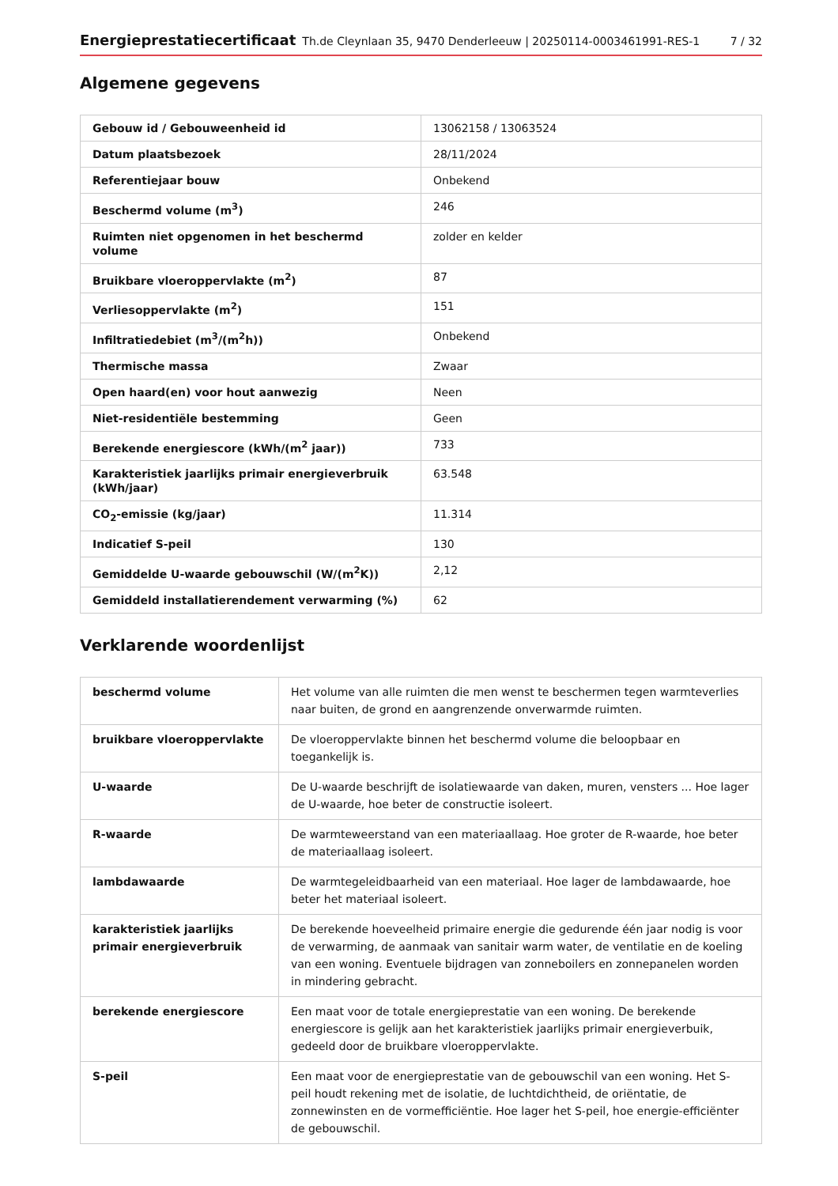Energieprestatiecertificaat Th.de Cleynlaan 35, 9470 Denderleeuw | 20250114-0003461991-RES-1 7 / 32
Algemene gegevens
| Gebouw id / Gebouweenheid id | 13062158 / 13063524 |
| Datum plaatsbezoek | 28/11/2024 |
| Referentiejaar bouw | Onbekend |
| Beschermd volume (m<sup>3</sup>) | 246 |
| Ruimten niet opgenomen in het beschermd volume | zolder en kelder |
| Bruikbare vloeroppervlakte (m<sup>2</sup>) | 87 |
| Verliesoppervlakte (m<sup>2</sup>) | 151 |
| Infiltratiedebiet (m<sup>3</sup>/(m<sup>2</sup>h)) | Onbekend |
| Thermische massa | Zwaar |
| Open haard(en) voor hout aanwezig | Neen |
| Niet-residentiële bestemming | Geen |
| Berekende energiescore (kWh/(m<sup>2</sup> jaar)) | 733 |
| Karakteristiek jaarlijks primair energieverbruik (kWh/jaar) | 63.548 |
| CO<sub>2</sub>-emissie (kg/jaar) | 11.314 |
| Indicatief S-peil | 130 |
| Gemiddelde U-waarde gebouwschil (W/(m<sup>2</sup>K)) | 2,12 |
| Gemiddeld installatierendement verwarming (%) | 62 |
Verklarende woordenlijst
| beschermd volume | Het volume van alle ruimten die men wenst te beschermen tegen warmteverlies naar buiten, de grond en aangrenzende onverwarmde ruimten. |
| bruikbare vloeroppervlakte | De vloeroppervlakte binnen het beschermd volume die beloopbaar en toegankelijk is. |
| U-waarde | De U-waarde beschrijft de isolatiewaarde van daken, muren, vensters ... Hoe lager de U-waarde, hoe beter de constructie isoleert. |
| R-waarde | De warmteweerstand van een materiaallaag. Hoe groter de R-waarde, hoe beter de materiaallaag isoleert. |
| lambdawaarde | De warmtegeleidbaarheid van een materiaal. Hoe lager de lambdawaarde, hoe beter het materiaal isoleert. |
| karakteristiek jaarlijks primair energieverbruik | De berekende hoeveelheid primaire energie die gedurende één jaar nodig is voor de verwarming, de aanmaak van sanitair warm water, de ventilatie en de koeling van een woning. Eventuele bijdragen van zonneboilers en zonnepanelen worden in mindering gebracht. |
| berekende energiescore | Een maat voor de totale energieprestatie van een woning. De berekende energiescore is gelijk aan het karakteristiek jaarlijks primair energieverbuik, gedeeld door de bruikbare vloeroppervlakte. |
| S-peil | Een maat voor de energieprestatie van de gebouwschil van een woning. Het S-peil houdt rekening met de isolatie, de luchtdichtheid, de oriëntatie, de zonnewinsten en de vormefficiëntie. Hoe lager het S-peil, hoe energie-efficiënter de gebouwschil. |